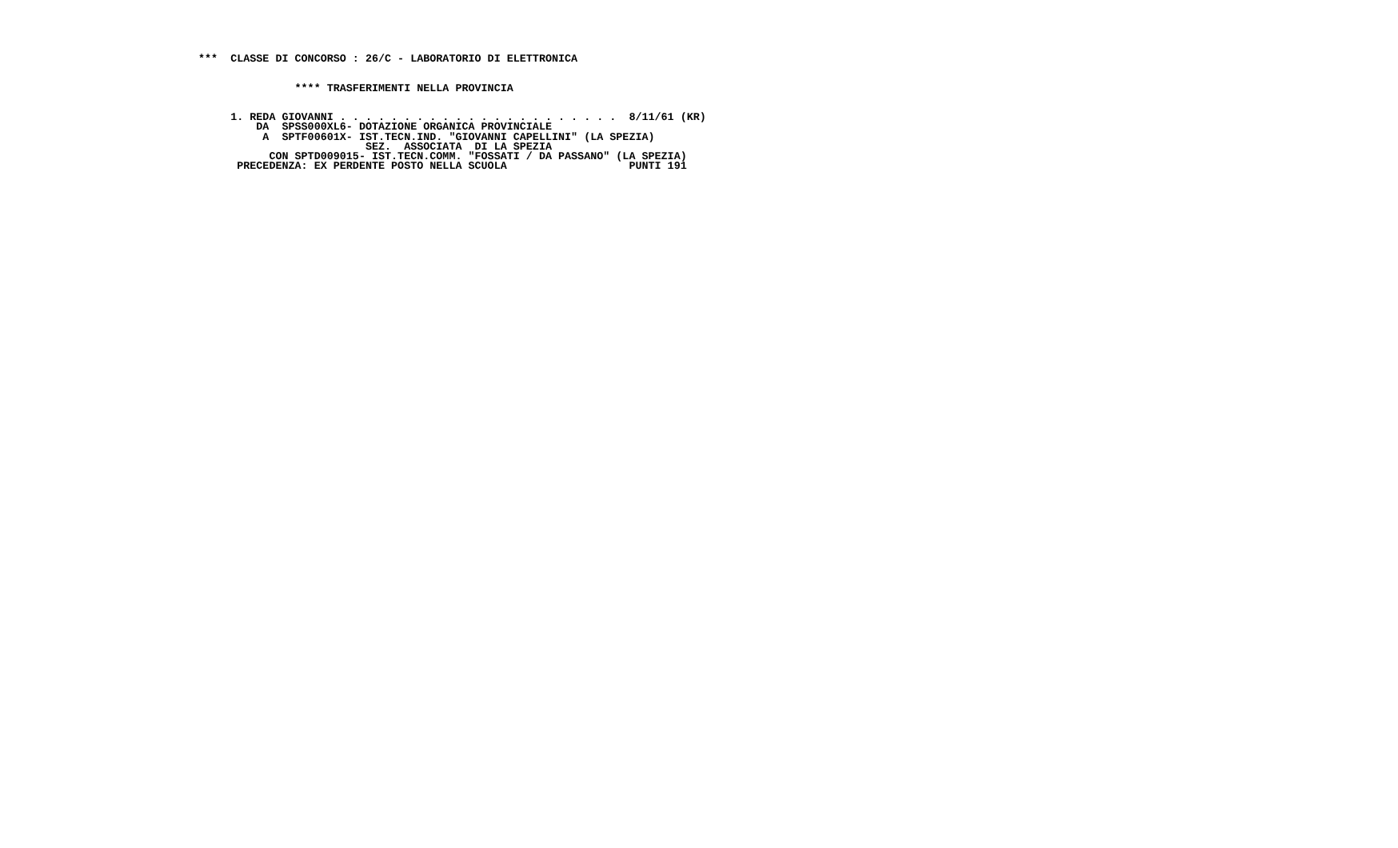***  CLASSE DI CONCORSO : 26/C - LABORATORIO DI ELETTRONICA
 

               **** TRASFERIMENTI NELLA PROVINCIA
 

     1. REDA GIOVANNI . . . . . . . . . . . . . . . . . . . . . .  8/11/61 (KR)
         DA  SPSS000XL6- DOTAZIONE ORGANICA PROVINCIALE
          A  SPTF00601X- IST.TECN.IND. "GIOVANNI CAPELLINI" (LA SPEZIA)
                          SEZ.  ASSOCIATA  DI LA SPEZIA
           CON SPTD009015- IST.TECN.COMM. "FOSSATI / DA PASSANO" (LA SPEZIA)
      PRECEDENZA: EX PERDENTE POSTO NELLA SCUOLA                   PUNTI 191